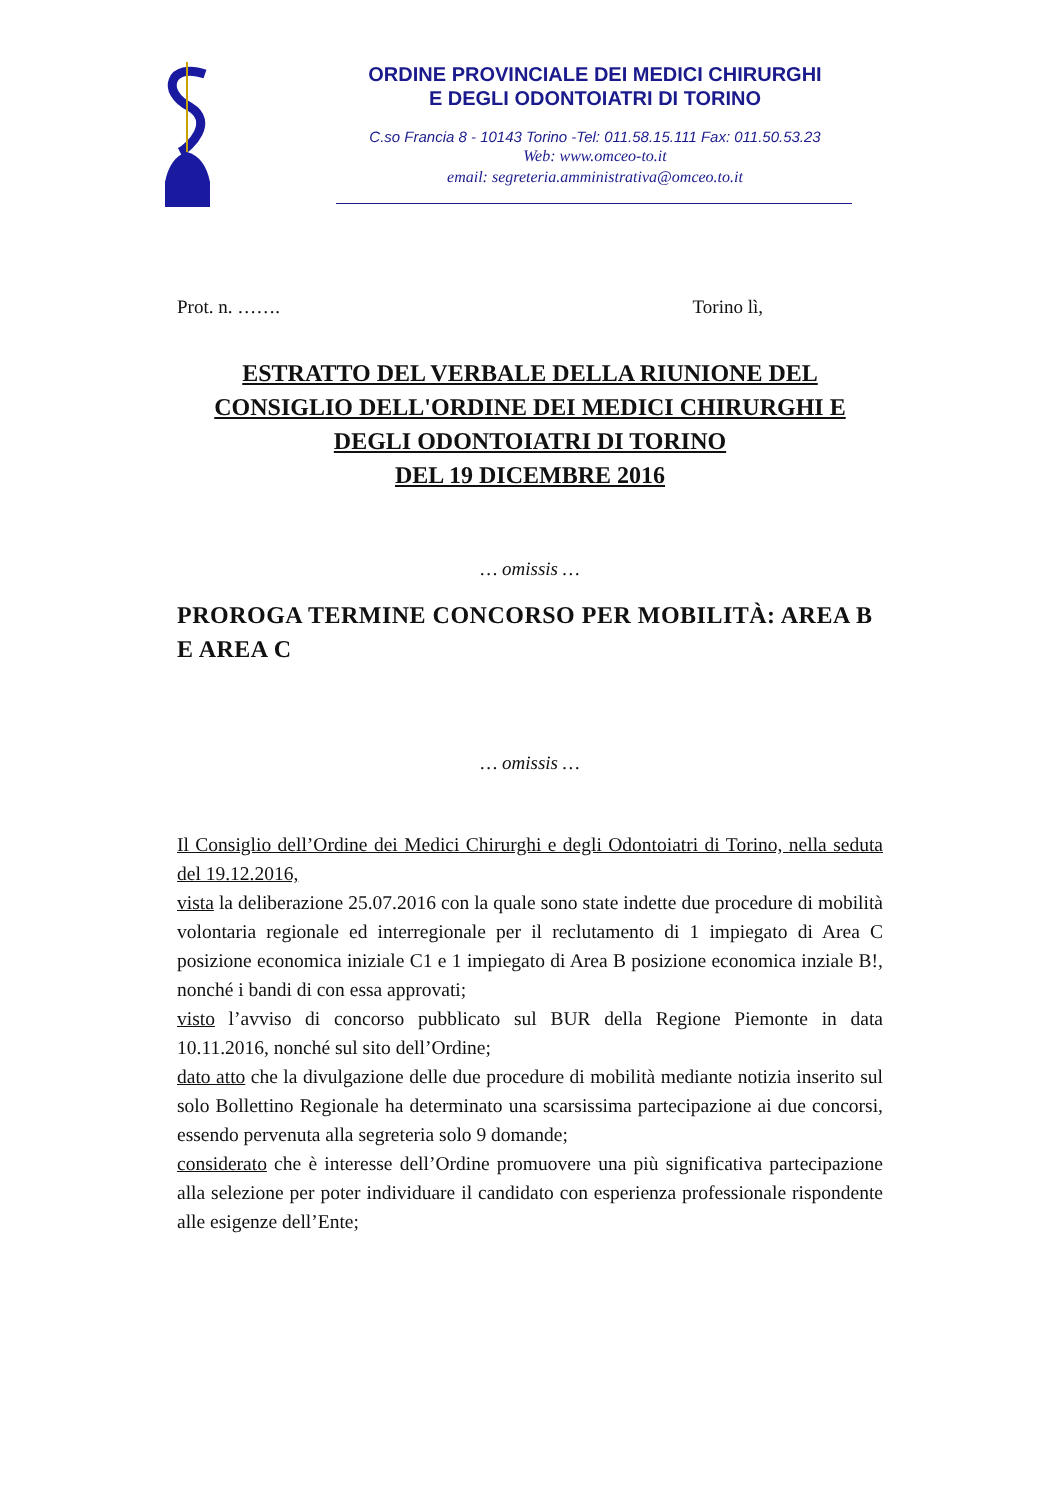ORDINE PROVINCIALE DEI MEDICI CHIRURGHI
E DEGLI ODONTOIATRI DI TORINO
C.so Francia 8 - 10143 Torino -Tel: 011.58.15.111 Fax: 011.50.53.23
Web: www.omceo-to.it
email: segreteria.amministrativa@omceo.to.it
Prot. n. ……. Torino lì,
ESTRATTO DEL VERBALE DELLA RIUNIONE DEL
CONSIGLIO DELL'ORDINE DEI MEDICI CHIRURGHI E
DEGLI ODONTOIATRI DI TORINO
DEL 19 DICEMBRE 2016
… omissis …
PROROGA TERMINE CONCORSO PER MOBILITÀ: AREA B E AREA C
… omissis …
Il Consiglio dell’Ordine dei Medici Chirurghi e degli Odontoiatri di Torino, nella seduta del 19.12.2016,
vista la deliberazione 25.07.2016 con la quale sono state indette due procedure di mobilità volontaria regionale ed interregionale per il reclutamento di 1 impiegato di Area C posizione economica iniziale C1 e 1 impiegato di Area B posizione economica inziale B!, nonché i bandi di con essa approvati;
visto l’avviso di concorso pubblicato sul BUR della Regione Piemonte in data 10.11.2016, nonché sul sito dell’Ordine;
dato atto che la divulgazione delle due procedure di mobilità mediante notizia inserito sul solo Bollettino Regionale ha determinato una scarsissima partecipazione ai due concorsi, essendo pervenuta alla segreteria solo 9 domande;
considerato che è interesse dell’Ordine promuovere una più significativa partecipazione alla selezione per poter individuare il candidato con esperienza professionale rispondente alle esigenze dell’Ente;